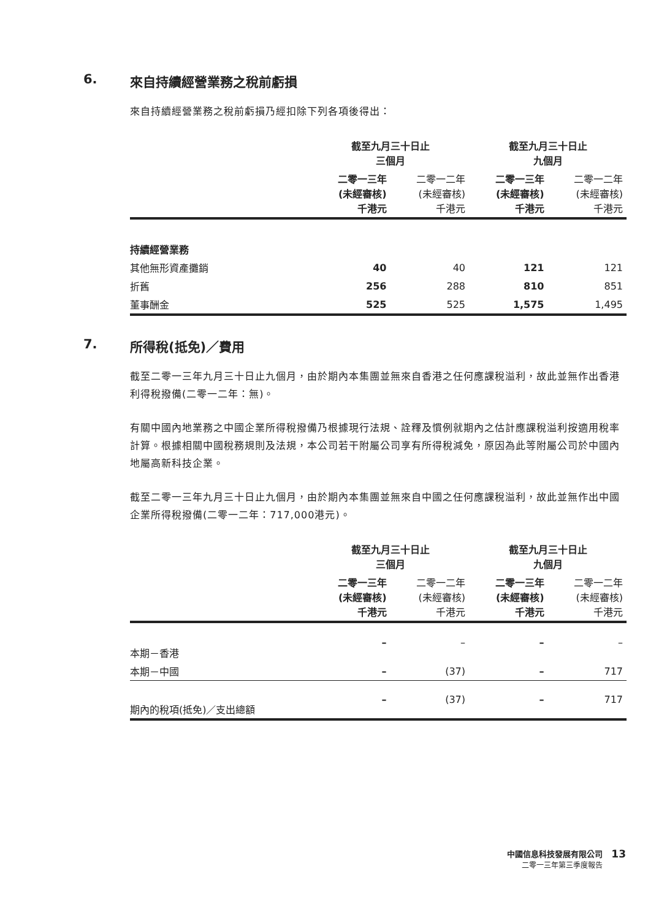6. 來自持續經營業務之稅前虧損
來自持續經營業務之稅前虧損乃經扣除下列各項後得出：
| | 截至九月三十日止 三個月 | | 截至九月三十日止 九個月 | |
| --- | --- | --- | --- | --- |
| | 二零一三年 (未經審核) 千港元 | 二零一二年 (未經審核) 千港元 | 二零一三年 (未經審核) 千港元 | 二零一二年 (未經審核) 千港元 |
| 持續經營業務 | | | | |
| 其他無形資產攤銷 | 40 | 40 | 121 | 121 |
| 折舊 | 256 | 288 | 810 | 851 |
| 董事酬金 | 525 | 525 | 1,575 | 1,495 |
7. 所得稅(抵免)／費用
截至二零一三年九月三十日止九個月，由於期內本集團並無來自香港之任何應課稅溢利，故此並無作出香港利得稅撥備(二零一二年：無)。
有關中國內地業務之中國企業所得稅撥備乃根據現行法規、詮釋及慣例就期內之估計應課稅溢利按適用稅率計算。根據相關中國稅務規則及法規，本公司若干附屬公司享有所得稅減免，原因為此等附屬公司於中國內地屬高新科技企業。
截至二零一三年九月三十日止九個月，由於期內本集團並無來自中國之任何應課稅溢利，故此並無作出中國企業所得稅撥備(二零一二年：717,000港元)。
| | 截至九月三十日止 三個月 | | 截至九月三十日止 九個月 | |
| --- | --- | --- | --- | --- |
| | 二零一三年 (未經審核) 千港元 | 二零一二年 (未經審核) 千港元 | 二零一三年 (未經審核) 千港元 | 二零一二年 (未經審核) 千港元 |
| 本期－香港 | – | – | – | – |
| 本期－中國 | – | (37) | – | 717 |
| 期內的稅項(抵免)／支出總額 | – | (37) | – | 717 |
中國信息科技發展有限公司
二零一三年第三季度報告
13